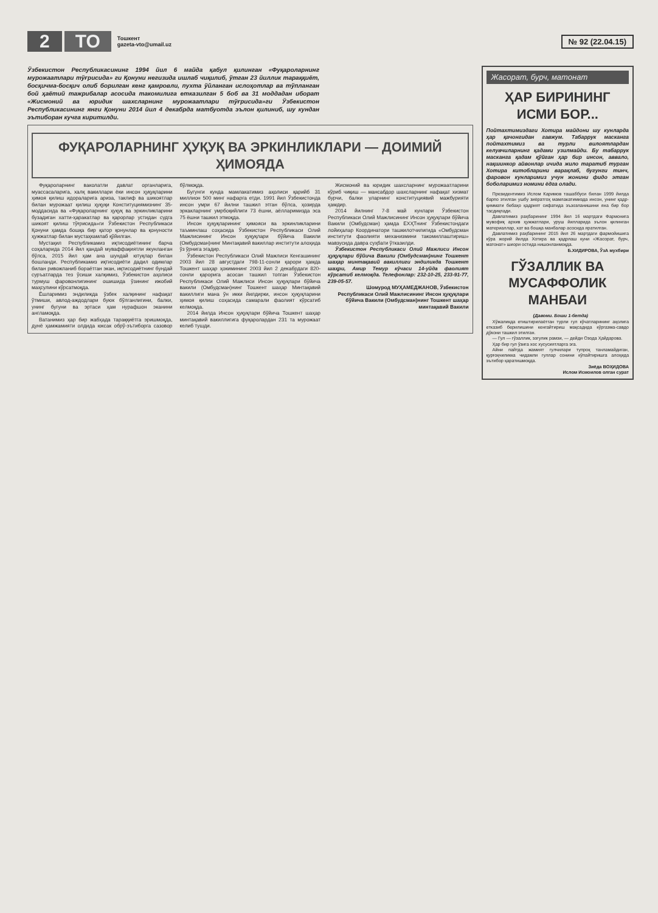2 TO Тошкент
gazeta-vto@umail.uz № 92 (22.04.15)
Ўзбекистон Республикасининг 1994 йил 6 майда қабул қилинган «Фуқароларнинг мурожаатлари тўғрисида» ги Қонуни негизида ишлаб чиқилиб, ўтган 23 йиллик тараққиёт, босқичма-босқич олиб борилган кенг қамровли, пухта ўйланган ислоҳотлар ва тўпланган бой ҳаётий тажрибалар асосида такомилига етказилган 5 боб ва 31 моддадан иборат «Жисмоний ва юридик шахсларнинг мурожаатлари тўғрисида»ги Ўзбекистон Республикасининг янги Қонуни 2014 йил 4 декабрда матбуотда эълон қилиниб, шу кундан эътиборан кучга киритилди.
ФУҚАРОЛАРНИНГ ҲУҚУҚ ВА ЭРКИНЛИКЛАРИ — ДОИМИЙ ҲИМОЯДА
Фуқароларнинг ваколатли давлат органларига, муассасаларига, халқ вакиллари ёки инсон ҳуқуқларини ҳимоя қилиш идораларига ариза, таклиф ва шикоятлар билан мурожаат қилиш ҳуқуқи Конституциямизнинг 35-моддасида ва «Фуқароларнинг ҳуқуқ ва эркинликларини бузадиган хатти-ҳаракатлар ва қарорлар устидан судга шикоят қилиш тўғрисида»ги Ўзбекистон Республикаси Қонуни ҳамда бошқа бир қатор қонунлар ва қонуности ҳужжатлар билан мустаҳкамлаб қўйилган.
Мустақил Республикамиз иқтисодиётининг барча соҳаларида 2014 йил қандай муваффақиятли якунланган бўлса, 2015 йил ҳам ана шундай ютуқлар билан бошланди. Республикамиз иқтисодиёти дадил одимлар билан ривожланиб бораётган экан, иқтисодиётнинг бундай суръатларда тез ўсиши халқимиз, Ўзбекистон аҳолиси турмуш фаровонлигининг ошишида ўзининг ижобий маҳсулини кўрсатмоқда.
Ёшларимиз эндиликда ўзбек халқининг нафақат ўтмиши, авлод-аждодлари буюк бўлганлигини, балки, унинг бугуни ва эртаси ҳам нурафшон эканини англамоқда.
Ватанимиз ҳар бир жабҳада тараққиётга эришмоқда, дунё ҳамжамияти олдида юксак обрў-эътиборга сазовор бўлмоқда.
Бугунги кунда мамлакатимиз аҳолиси қарийб 31 миллион 500 минг нафарга етди. 1991 йил Ўзбекистонда инсон умри 67 йилни ташкил этган бўлса, ҳозирда эркакларнинг умрбоқийлиги 73 ёшни, аёлларимизда эса 75 ёшни ташкил этмоқда.
Инсон ҳуқуқларининг ҳимояси ва эркинликларини таъминлаш соҳасида Ўзбекистон Республикаси Олий Мажлисининг Инсон ҳуқуқлари бўйича Вакили (Омбудсман)нинг Минтақавий вакиллар институти алоҳида ўз ўрнига эгадир.
Ўзбекистон Республикаси Олий Мажлиси Кенгашининг 2003 йил 28 августдаги 798-11-сонли қарори ҳамда Тошкент шаҳар ҳокимининг 2003 йил 2 декабрдаги 820-сонли қарорига асосан ташкил топган Ўзбекистон Республикаси Олий Мажлиси Инсон ҳуқуқлари бўйича вакили (Омбудсман)нинг Тошкент шаҳар Минтақавий вакиллиги мана ўн икки йилдирки, инсон ҳуқуқларини ҳимоя қилиш соҳасида самарали фаолият кўрсатиб келмоқда.
2014 йилда Инсон ҳуқуқлари бўйича Тошкент шаҳар минтақавий вакиллигига фуқаролардан 231 та мурожаат келиб тушди.
Жисмоний ва юридик шахсларнинг мурожаатларини кўриб чиқиш — мансабдор шахсларнинг нафақат хизмат бурчи, балки уларнинг конституциявий мажбурияти ҳамдир.
2014 йилнинг 7-8 май кунлари Ўзбекистон Республикаси Олий Мажлисининг Инсон ҳуқуқлари бўйича Вакили (Омбудсман) ҳамда ЕХҲТнинг Ўзбекистондаги лойиҳалар Координатори ташкилотчилигида «Омбудсман институти фаолияти механизмини такомиллаштириш» мавзусида давра суҳбати ўтказилди.
Ўзбекистон Республикаси Олий Мажлиси Инсон ҳуқуқлари бўйича Вакили (Омбудсман)нинг Тошкент шаҳар минтақавий вакиллиги эндиликда Тошкент шаҳри, Амир Темур кўчаси 14-уйда фаолият кўрсатиб келмоқда. Телефонлар: 232-10-25, 233-91-77, 239-05-57.
Шомурод МУҲАМЕДЖАНОВ, Ўзбекистон Республикаси Олий Мажлисининг Инсон ҳуқуқлари бўйича Вакили (Омбудсман)нинг Тошкент шаҳар минтақавий Вакили
Жасорат, бурч, матонат
ҲАР БИРИНИНГ ИСМИ БОР...
Пойтахтимиздаги Хотира майдони шу кунларда ҳар қачонгидан гавжум. Табаррук масканга пойтахтимиз ва турли вилоятлардан келувчиларнинг қадами узилмайди. Бу табаррук масканга қадам қўйган ҳар бир инсон, аввало, нақшинкор айвонлар ичида жило таратиб турган Хотира китобларини варақлаб, бугунги тинч, фаровон кунларимиз учун жонини фидо этган боболаримиз номини ёдга олади.
Президентимиз Ислом Каримов ташаббуси билан 1999 йилда барпо этилган ушбу зиёратгоҳ мамлакатимизда инсон, унинг қадр-қиммати бебаҳо қадрият сифатида эъзозланишини яна бир бор тасдиқлади.
Давлатимиз раҳбарининг 1994 йил 16 мартдаги Фармонига мувофиқ архив ҳужжатлари, уруш йилларида эълон қилинган материаллар, хат ва бошқа манбалар асосида яратилган.
Давлатимиз раҳбарининг 2015 йил 26 мартдаги фармойишига кўра жорий йилда Хотира ва қадрлаш куни «Жасорат, бурч, матонат» шиори остида нишонланмоқда.
Б.ХИДИРОВА, ЎзА мухбири
ГЎЗАЛЛИК ВА МУСАФФОЛИК МАНБАИ
(Давоми. Боши 1-бетда)
Хўжаликда етиштирилаётган турли гул кўчатларининг аҳолига етказиб берилишини кенгайтириш мақсадида кўргазма-савдо дўкони ташкил этилган.
— Гул — гўзаллик, эзгулик рамзи, — дейди Озода Ҳайдарова.
Ҳар бир гул ўзига хос хусусиятларга эга.
Айни пайтда жамият гулчилари тупроқ танламайдиган, қурғоқчиликка чидамли гуллар сонини кўпайтиришга алоҳида эътибор қаратишмоқда.
Зиёда ВОҲИДОВА
Ислом Исмоилов олган сурат